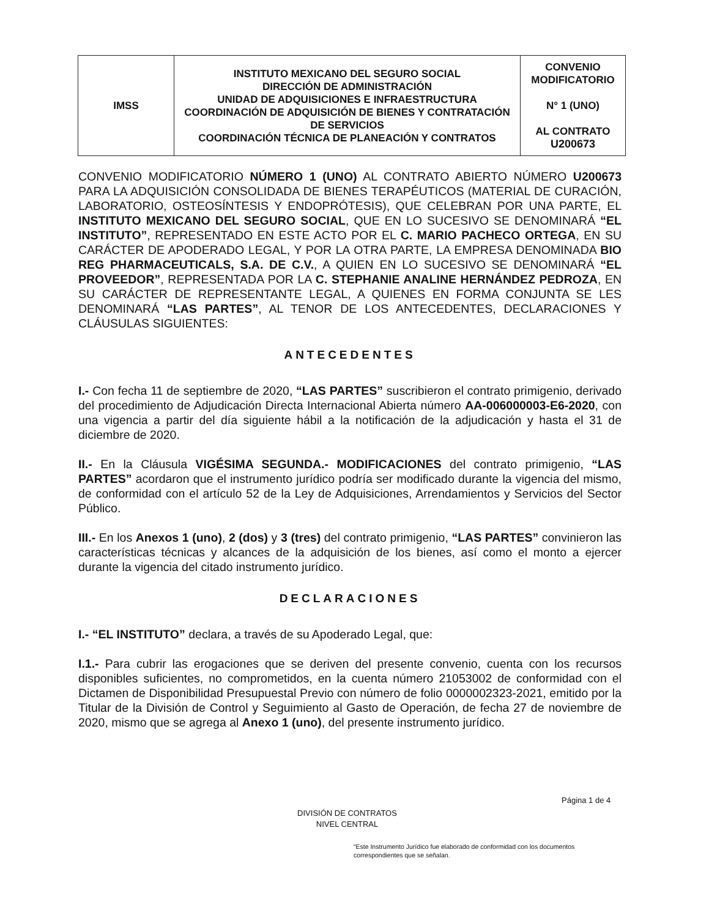| IMSS | INSTITUTO MEXICANO DEL SEGURO SOCIAL DIRECCIÓN DE ADMINISTRACIÓN UNIDAD DE ADQUISICIONES E INFRAESTRUCTURA COORDINACIÓN DE ADQUISICIÓN DE BIENES Y CONTRATACIÓN DE SERVICIOS COORDINACIÓN TÉCNICA DE PLANEACIÓN Y CONTRATOS | CONVENIO MODIFICATORIO N° 1 (UNO) AL CONTRATO U200673 |
CONVENIO MODIFICATORIO NÚMERO 1 (UNO) AL CONTRATO ABIERTO NÚMERO U200673 PARA LA ADQUISICIÓN CONSOLIDADA DE BIENES TERAPÉUTICOS (MATERIAL DE CURACIÓN, LABORATORIO, OSTEOSÍNTESIS Y ENDOPRÓTESIS), QUE CELEBRAN POR UNA PARTE, EL INSTITUTO MEXICANO DEL SEGURO SOCIAL, QUE EN LO SUCESIVO SE DENOMINARÁ “EL INSTITUTO”, REPRESENTADO EN ESTE ACTO POR EL C. MARIO PACHECO ORTEGA, EN SU CARÁCTER DE APODERADO LEGAL, Y POR LA OTRA PARTE, LA EMPRESA DENOMINADA BIO REG PHARMACEUTICALS, S.A. DE C.V., A QUIEN EN LO SUCESIVO SE DENOMINARÁ “EL PROVEEDOR”, REPRESENTADA POR LA C. STEPHANIE ANALINE HERNÁNDEZ PEDROZA, EN SU CARÁCTER DE REPRESENTANTE LEGAL, A QUIENES EN FORMA CONJUNTA SE LES DENOMINARÁ “LAS PARTES”, AL TENOR DE LOS ANTECEDENTES, DECLARACIONES Y CLÁUSULAS SIGUIENTES:
ANTECEDENTES
I.- Con fecha 11 de septiembre de 2020, “LAS PARTES” suscribieron el contrato primigenio, derivado del procedimiento de Adjudicación Directa Internacional Abierta número AA-006000003-E6-2020, con una vigencia a partir del día siguiente hábil a la notificación de la adjudicación y hasta el 31 de diciembre de 2020.
II.- En la Cláusula VIGÉSIMA SEGUNDA.- MODIFICACIONES del contrato primigenio, “LAS PARTES” acordaron que el instrumento jurídico podría ser modificado durante la vigencia del mismo, de conformidad con el artículo 52 de la Ley de Adquisiciones, Arrendamientos y Servicios del Sector Público.
III.- En los Anexos 1 (uno), 2 (dos) y 3 (tres) del contrato primigenio, “LAS PARTES” convinieron las características técnicas y alcances de la adquisición de los bienes, así como el monto a ejercer durante la vigencia del citado instrumento jurídico.
DECLARACIONES
I.- “EL INSTITUTO” declara, a través de su Apoderado Legal, que:
I.1.- Para cubrir las erogaciones que se deriven del presente convenio, cuenta con los recursos disponibles suficientes, no comprometidos, en la cuenta número 21053002 de conformidad con el Dictamen de Disponibilidad Presupuestal Previo con número de folio 0000002323-2021, emitido por la Titular de la División de Control y Seguimiento al Gasto de Operación, de fecha 27 de noviembre de 2020, mismo que se agrega al Anexo 1 (uno), del presente instrumento jurídico.
Página 1 de 4
DIVISIÓN DE CONTRATOS
NIVEL CENTRAL
“Este Instrumento Jurídico fue elaborado de conformidad con los documentos correspondientes que se señalan.